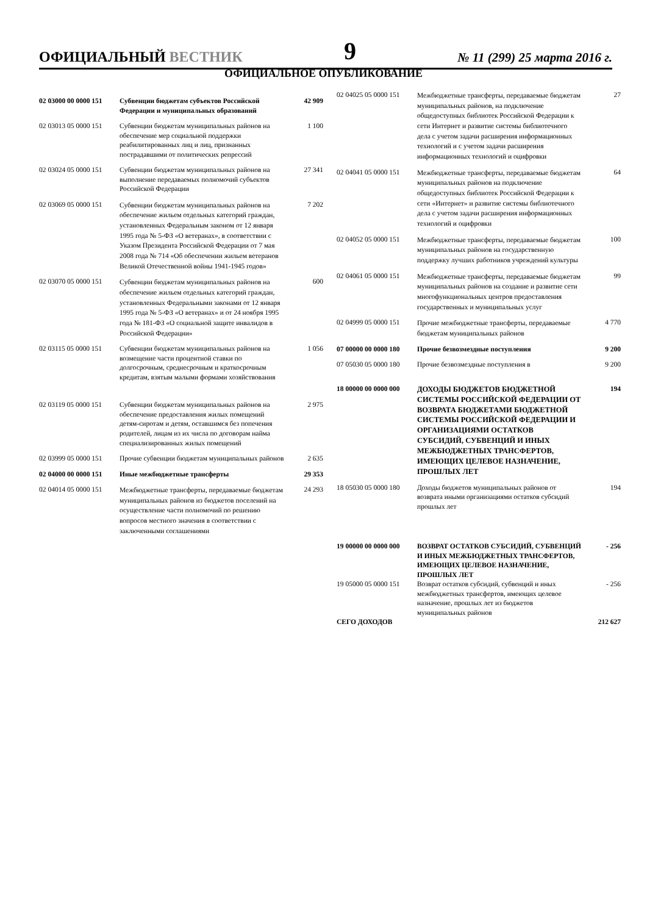ОФИЦИАЛЬНЫЙ ВЕСТНИК 9 № 11 (299) 25 марта 2016 г.
ОФИЦИАЛЬНОЕ ОПУБЛИКОВАНИЕ
| 02 03000 00 0000 151 | Субвенции бюджетам субъектов Российской Федерации и муниципальных образований | 42 909 |
| 02 03013 05 0000 151 | Субвенции бюджетам муниципальных районов на обеспечение мер социальной поддержки реабилитированных лиц и лиц, признанных пострадавшими от политических репрессий | 1 100 |
| 02 03024 05 0000 151 | Субвенции бюджетам муниципальных районов на выполнение передаваемых полномочий субъектов Российской Федерации | 27 341 |
| 02 03069 05 0000 151 | Субвенции бюджетам муниципальных районов на обеспечение жильем отдельных категорий граждан, установленных Федеральным законом от 12 января 1995 года № 5-ФЗ «О ветеранах», в соответствии с Указом Президента Российской Федерации от 7 мая 2008 года № 714 «Об обеспечении жильем ветеранов Великой Отечественной войны 1941-1945 годов» | 7 202 |
| 02 03070 05 0000 151 | Субвенции бюджетам муниципальных районов на обеспечение жильем отдельных категорий граждан, установленных Федеральными законами от 12 января 1995 года № 5-ФЗ «О ветеранах» и от 24 ноября 1995 года № 181-ФЗ «О социальной защите инвалидов в Российской Федерации» | 600 |
| 02 03115 05 0000 151 | Субвенции бюджетам муниципальных районов на возмещение части процентной ставки по долгосрочным, среднесрочным и краткосрочным кредитам, взятым малыми формами хозяйствования | 1 056 |
| 02 03119 05 0000 151 | Субвенции бюджетам муниципальных районов на обеспечение предоставления жилых помещений детям-сиротам и детям, оставшимся без попечения родителей, лицам из их числа по договорам найма специализированных жилых помещений | 2 975 |
| 02 03999 05 0000 151 | Прочие субвенции бюджетам муниципальных районов | 2 635 |
| 02 04000 00 0000 151 | Иные межбюджетные трансферты | 29 353 |
| 02 04014 05 0000 151 | Межбюджетные трансферты, передаваемые бюджетам муниципальных районов из бюджетов поселений на осуществление части полномочий по решению вопросов местного значения в соответствии с заключенными соглашениями | 24 293 |
| 02 04025 05 0000 151 | Межбюджетные трансферты, передаваемые бюджетам муниципальных районов, на подключение общедоступных библиотек Российской Федерации к сети Интернет и развитие системы библиотечного дела с учетом задачи расширения информационных технологий и с учетом задачи расширения информационных технологий и оцифровки | 27 |
| 02 04041 05 0000 151 | Межбюджетные трансферты, передаваемые бюджетам муниципальных районов на подключение общедоступных библиотек Российской Федерации к сети «Интернет» и развитие системы библиотечного дела с учетом задачи расширения информационных технологий и оцифровки | 64 |
| 02 04052 05 0000 151 | Межбюджетные трансферты, передаваемые бюджетам муниципальных районов на государственную поддержку лучших работников учреждений культуры | 100 |
| 02 04061 05 0000 151 | Межбюджетные трансферты, передаваемые бюджетам муниципальных районов на создание и развитие сети многофункциональных центров предоставления государственных и муниципальных услуг | 99 |
| 02 04999 05 0000 151 | Прочие межбюджетные трансферты, передаваемые бюджетам муниципальных районов | 4 770 |
| 07 00000 00 0000 180 | Прочие безвозмездные поступления | 9 200 |
| 07 05030 05 0000 180 | Прочие безвозмездные поступления в | 9 200 |
| 18 00000 00 0000 000 | ДОХОДЫ БЮДЖЕТОВ БЮДЖЕТНОЙ СИСТЕМЫ РОССИЙСКОЙ ФЕДЕРАЦИИ ОТ ВОЗВРАТА БЮДЖЕТАМИ БЮДЖЕТНОЙ СИСТЕМЫ РОССИЙСКОЙ ФЕДЕРАЦИИ И ОРГАНИЗАЦИЯМИ ОСТАТКОВ СУБСИДИЙ, СУБВЕНЦИЙ И ИНЫХ МЕЖБЮДЖЕТНЫХ ТРАНСФЕРТОВ, ИМЕЮЩИХ ЦЕЛЕВОЕ НАЗНАЧЕНИЕ, ПРОШЛЫХ ЛЕТ | 194 |
| 18 05030 05 0000 180 | Доходы бюджетов муниципальных районов от возврата иными организациями остатков субсидий прошлых лет | 194 |
| 19 00000 00 0000 000 | ВОЗВРАТ ОСТАТКОВ СУБСИДИЙ, СУБВЕНЦИЙ И ИНЫХ МЕЖБЮДЖЕТНЫХ ТРАНСФЕРТОВ, ИМЕЮЩИХ ЦЕЛЕВОЕ НАЗНАЧЕНИЕ, ПРОШЛЫХ ЛЕТ | - 256 |
| 19 05000 05 0000 151 | Возврат остатков субсидий, субвенций и иных межбюджетных трансфертов, имеющих целевое назначение, прошлых лет из бюджетов муниципальных районов | - 256 |
| СЕГО ДОХОДОВ | | 212 627 |